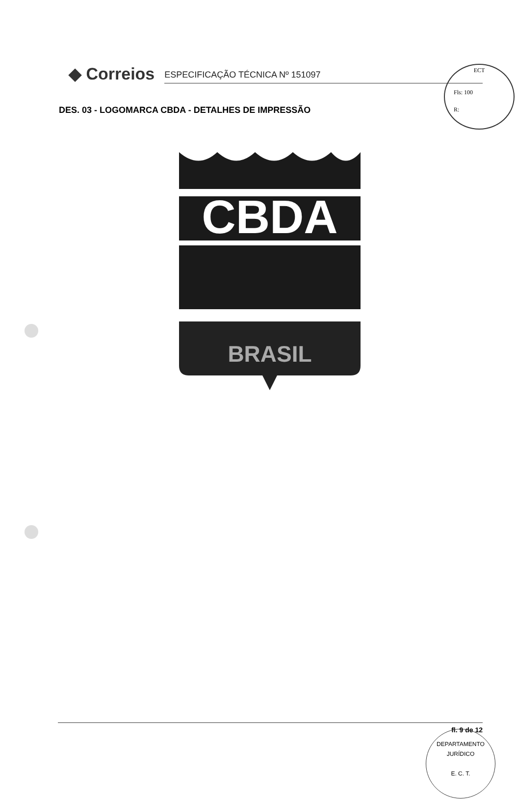ECT
Fls: 100
R:
◆ Correios
ESPECIFICAÇÃO TÉCNICA Nº 151097
DES. 03 - LOGOMARCA CBDA - DETALHES DE IMPRESSÃO
CBDA
BRASIL
fl. 9 de 12
DEPARTAMENTO JURÍDICO
E. C. T.